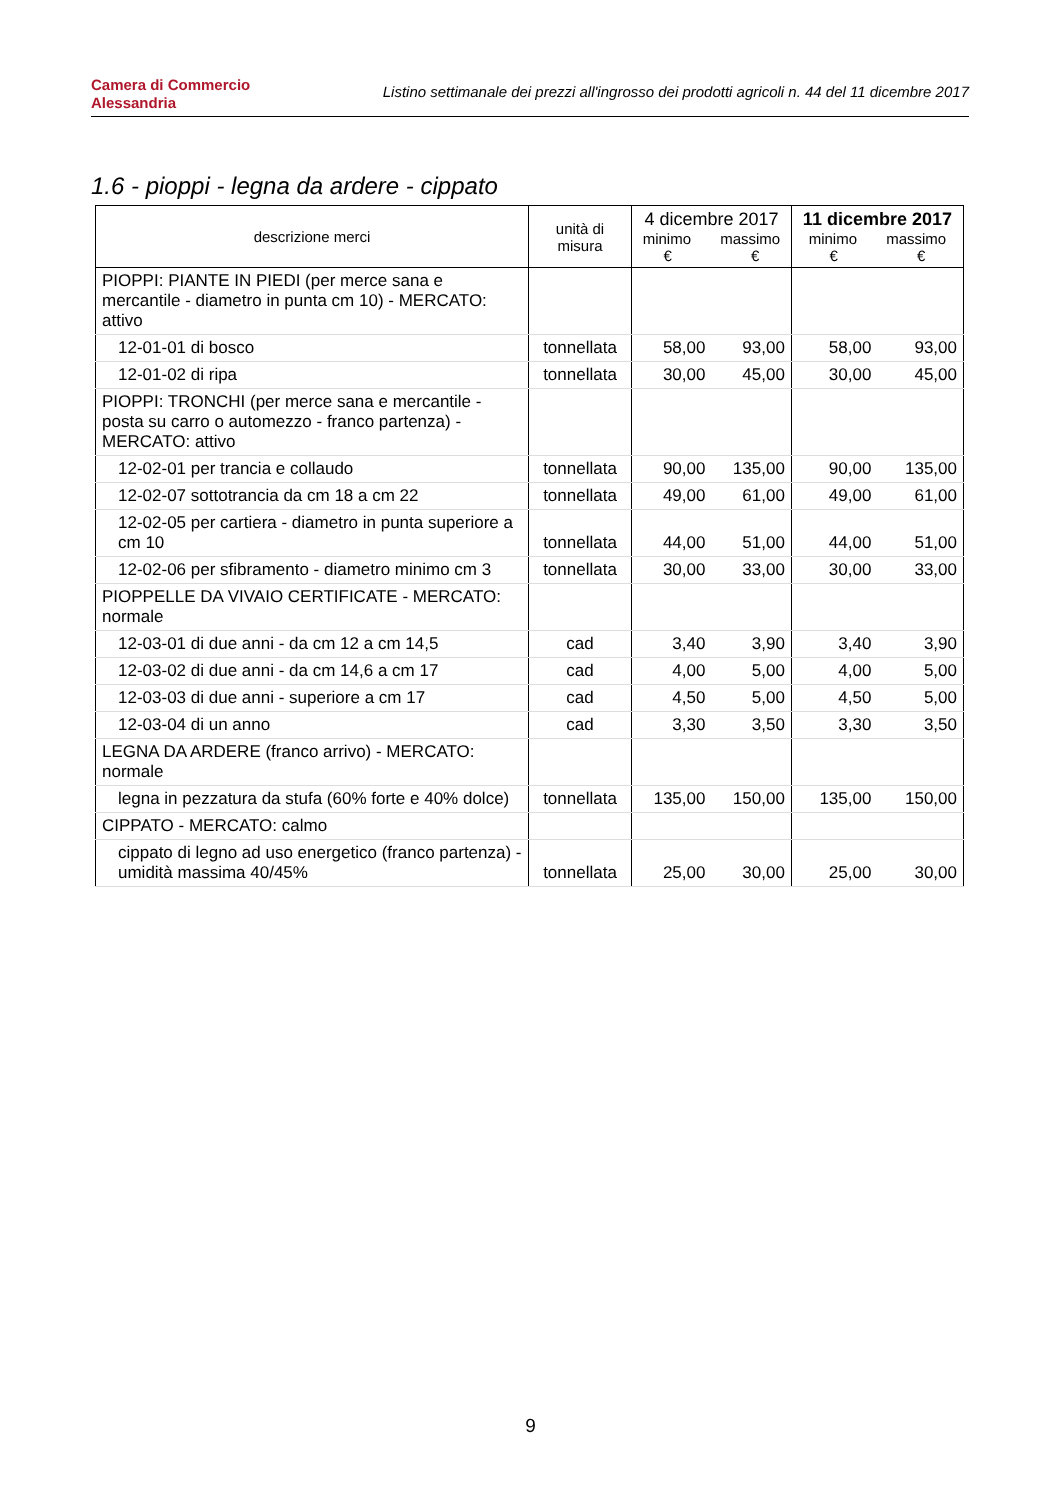Camera di Commercio
Alessandria
Listino settimanale dei prezzi all'ingrosso dei prodotti agricoli n. 44 del 11 dicembre 2017
1.6 - pioppi - legna da ardere - cippato
| descrizione merci | unità di misura | 4 dicembre 2017 minimo massimo € € | | 11 dicembre 2017 minimo massimo € € | |
| --- | --- | --- | --- | --- | --- |
| PIOPPI: PIANTE IN PIEDI (per merce sana e mercantile - diametro in punta cm 10) - MERCATO: attivo | | | | | |
| 12-01-01 di bosco | tonnellata | 58,00 | 93,00 | 58,00 | 93,00 |
| 12-01-02 di ripa | tonnellata | 30,00 | 45,00 | 30,00 | 45,00 |
| PIOPPI: TRONCHI (per merce sana e mercantile - posta su carro o automezzo - franco partenza) - MERCATO: attivo | | | | | |
| 12-02-01 per trancia e collaudo | tonnellata | 90,00 | 135,00 | 90,00 | 135,00 |
| 12-02-07 sottotrancia da cm 18 a cm 22 | tonnellata | 49,00 | 61,00 | 49,00 | 61,00 |
| 12-02-05 per cartiera - diametro in punta superiore a cm 10 | tonnellata | 44,00 | 51,00 | 44,00 | 51,00 |
| 12-02-06 per sfibramento - diametro minimo cm 3 | tonnellata | 30,00 | 33,00 | 30,00 | 33,00 |
| PIOPPELLE DA VIVAIO CERTIFICATE - MERCATO: normale | | | | | |
| 12-03-01 di due anni - da cm 12 a cm 14,5 | cad | 3,40 | 3,90 | 3,40 | 3,90 |
| 12-03-02 di due anni - da cm 14,6 a cm 17 | cad | 4,00 | 5,00 | 4,00 | 5,00 |
| 12-03-03 di due anni - superiore a cm 17 | cad | 4,50 | 5,00 | 4,50 | 5,00 |
| 12-03-04 di un anno | cad | 3,30 | 3,50 | 3,30 | 3,50 |
| LEGNA DA ARDERE (franco arrivo) - MERCATO: normale | | | | | |
| legna in pezzatura da stufa (60% forte e 40% dolce) | tonnellata | 135,00 | 150,00 | 135,00 | 150,00 |
| CIPPATO - MERCATO: calmo | | | | | |
| cippato di legno ad uso energetico (franco partenza) - umidità massima 40/45% | tonnellata | 25,00 | 30,00 | 25,00 | 30,00 |
9